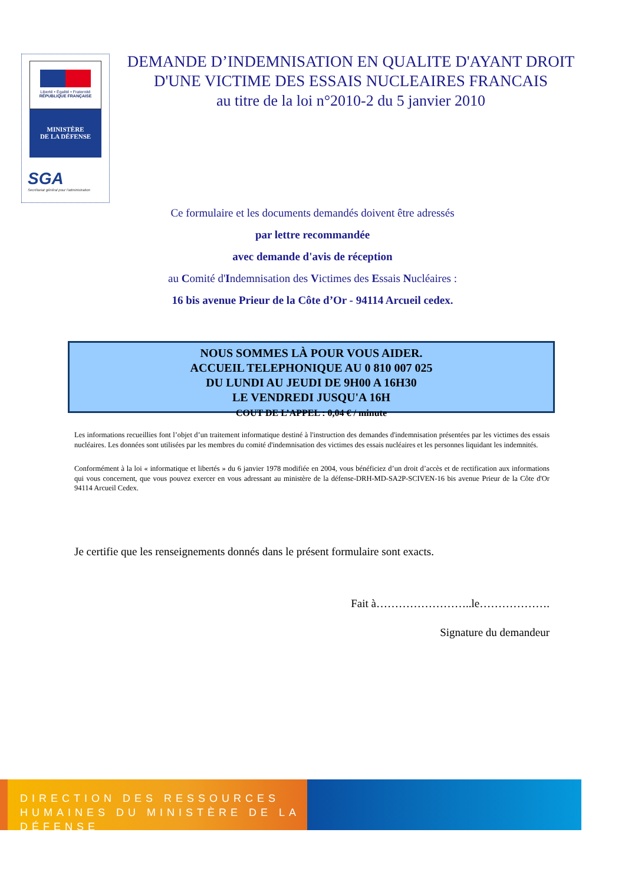Liberté • Égalité • Fraternité
RÉPUBLIQUE FRANÇAISE
MINISTÈRE
DE LA DÉFENSE
SGA
Secrétariat général pour l'administration
DEMANDE D’INDEMNISATION EN QUALITE D'AYANT DROIT
D'UNE VICTIME DES ESSAIS NUCLEAIRES FRANCAIS
au titre de la loi n°2010-2 du 5 janvier 2010
Ce formulaire et les documents demandés doivent être adressés
par lettre recommandée
avec demande d'avis de réception
au Comité d'Indemnisation des Victimes des Essais Nucléaires :
16 bis avenue Prieur de la Côte d’Or - 94114 Arcueil cedex.
NOUS SOMMES LÀ POUR VOUS AIDER.
ACCUEIL TELEPHONIQUE AU 0 810 007 025
DU LUNDI AU JEUDI DE 9H00 A 16H30
LE VENDREDI JUSQU'A 16H
COUT DE L’APPEL : 0,04 € / minute
Les informations recueillies font l’objet d’un traitement informatique destiné à l'instruction des demandes d'indemnisation présentées par les victimes des essais nucléaires. Les données sont utilisées par les membres du comité d'indemnisation des victimes des essais nucléaires et les personnes liquidant les indemnités.
Conformément à la loi « informatique et libertés » du 6 janvier 1978 modifiée en 2004, vous bénéficiez d’un droit d’accès et de rectification aux informations qui vous concernent, que vous pouvez exercer en vous adressant au ministère de la défense-DRH-MD-SA2P-SCIVEN-16 bis avenue Prieur de la Côte d'Or 94114 Arcueil Cedex.
Je certifie que les renseignements donnés dans le présent formulaire sont exacts.
Fait à……………………..le……………….
Signature du demandeur
DIRECTION DES RESSOURCES
HUMAINES DU MINISTÈRE DE LA DÉFENSE